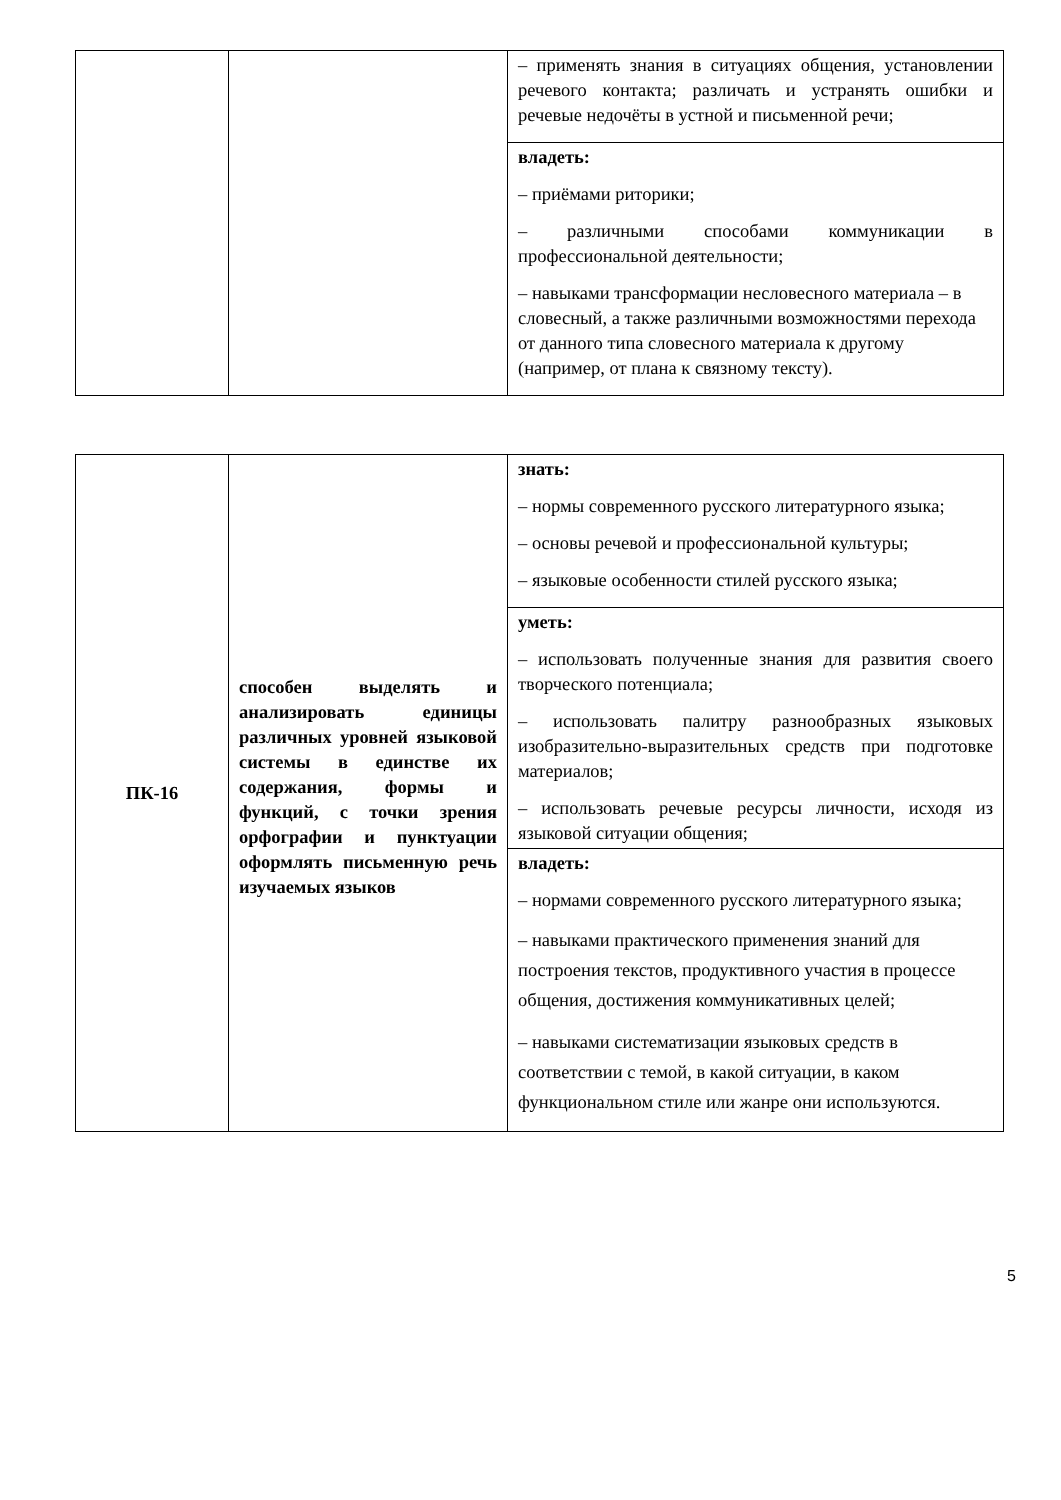| | | – применять знания в ситуациях общения, установлении речевого контакта; различать и устранять ошибки и речевые недочёты в устной и письменной речи; |
| | | владеть: – приёмами риторики; – различными способами коммуникации в профессиональной деятельности; – навыками трансформации несловесного материала – в словесный, а также различными возможностями перехода от данного типа словесного материала к другому (например, от плана к связному тексту). |
| ПК-16 | способен выделять и анализировать единицы различных уровней языковой системы в единстве их содержания, формы и функций, с точки зрения орфографии и пунктуации оформлять письменную речь изучаемых языков | знать: – нормы современного русского литературного языка; – основы речевой и профессиональной культуры; – языковые особенности стилей русского языка; |
| | | уметь: – использовать полученные знания для развития своего творческого потенциала; – использовать палитру разнообразных языковых изобразительно-выразительных средств при подготовке материалов; – использовать речевые ресурсы личности, исходя из языковой ситуации общения; |
| | | владеть: – нормами современного русского литературного языка; – навыками практического применения знаний для построения текстов, продуктивного участия в процессе общения, достижения коммуникативных целей; – навыками систематизации языковых средств в соответствии с темой, в какой ситуации, в каком функциональном стиле или жанре они используются. |
5